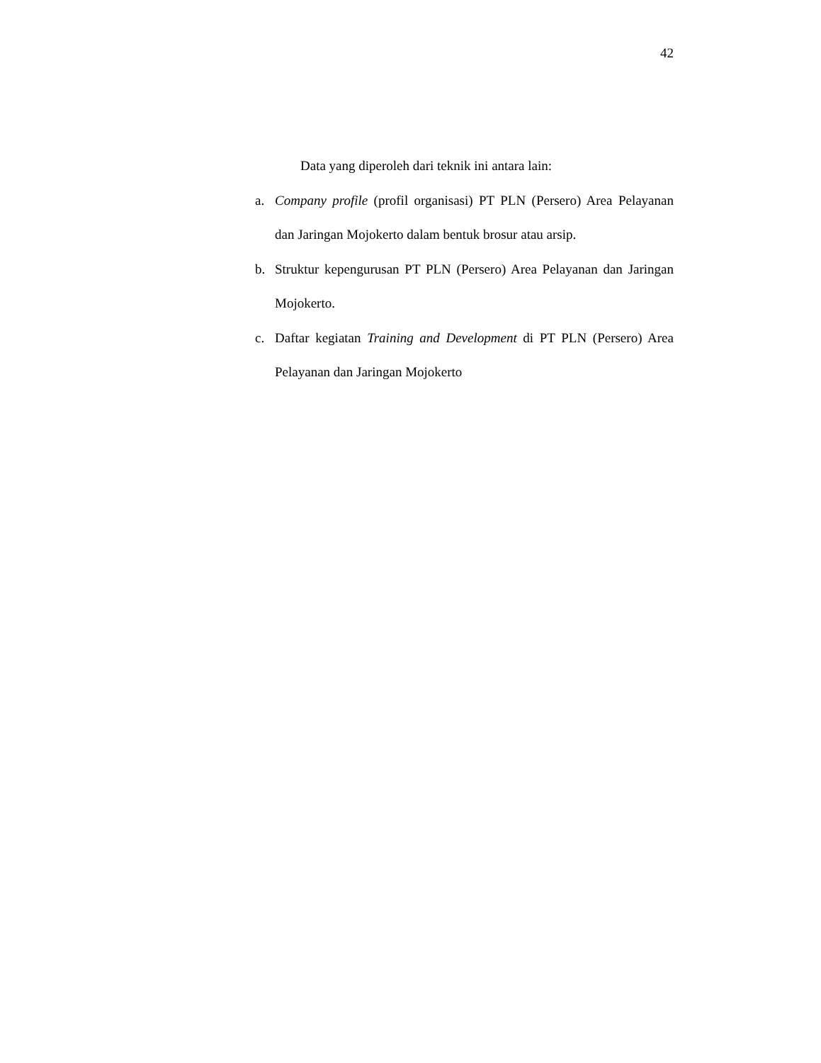42
Data yang diperoleh dari teknik ini antara lain:
a. Company profile (profil organisasi) PT PLN (Persero) Area Pelayanan dan Jaringan Mojokerto dalam bentuk brosur atau arsip.
b. Struktur kepengurusan PT PLN (Persero) Area Pelayanan dan Jaringan Mojokerto.
c. Daftar kegiatan Training and Development di PT PLN (Persero) Area Pelayanan dan Jaringan Mojokerto